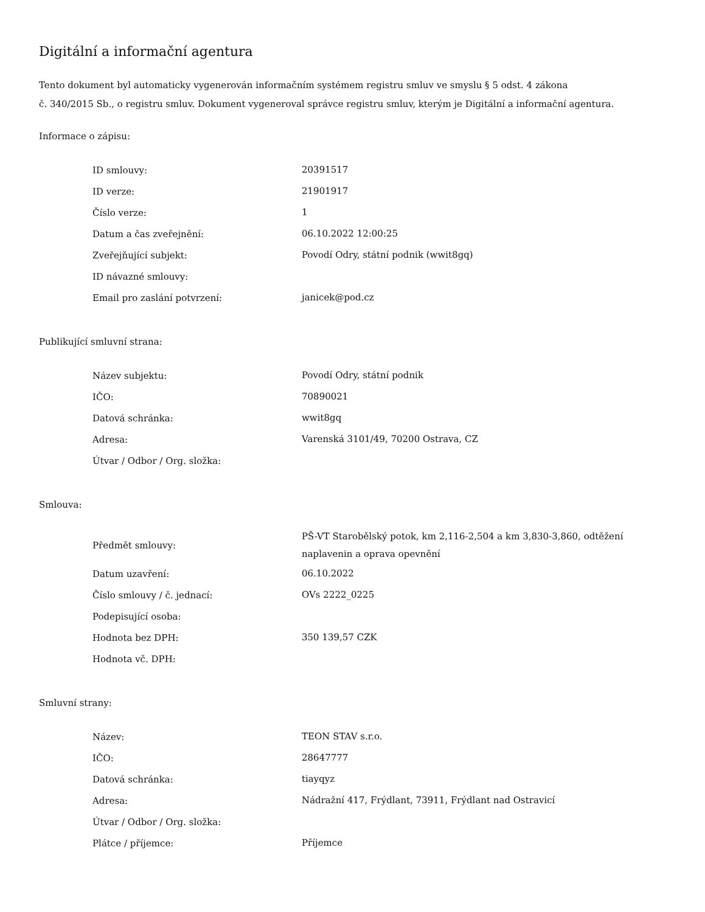Digitální a informační agentura
Tento dokument byl automaticky vygenerován informačním systémem registru smluv ve smyslu § 5 odst. 4 zákona
č. 340/2015 Sb., o registru smluv. Dokument vygeneroval správce registru smluv, kterým je Digitální a informační agentura.
Informace o zápisu:
| ID smlouvy: | 20391517 |
| ID verze: | 21901917 |
| Číslo verze: | 1 |
| Datum a čas zveřejnění: | 06.10.2022 12:00:25 |
| Zveřejňující subjekt: | Povodí Odry, státní podnik (wwit8gq) |
| ID návazné smlouvy: | |
| Email pro zaslání potvrzení: | janicek@pod.cz |
Publikující smluvní strana:
| Název subjektu: | Povodí Odry, státní podnik |
| IČO: | 70890021 |
| Datová schránka: | wwit8gq |
| Adresa: | Varenská 3101/49, 70200 Ostrava, CZ |
| Útvar / Odbor / Org. složka: | |
Smlouva:
| Předmět smlouvy: | PŠ-VT Starobělský potok, km 2,116-2,504 a km 3,830-3,860, odtěžení naplavenin a oprava opevnění |
| Datum uzavření: | 06.10.2022 |
| Číslo smlouvy / č. jednací: | OVs 2222_0225 |
| Podepisující osoba: | |
| Hodnota bez DPH: | 350 139,57 CZK |
| Hodnota vč. DPH: | |
Smluvní strany:
| Název: | TEON STAV s.r.o. |
| IČO: | 28647777 |
| Datová schránka: | tiayqyz |
| Adresa: | Nádražní 417, Frýdlant, 73911, Frýdlant nad Ostravicí |
| Útvar / Odbor / Org. složka: | |
| Plátce / příjemce: | Příjemce |